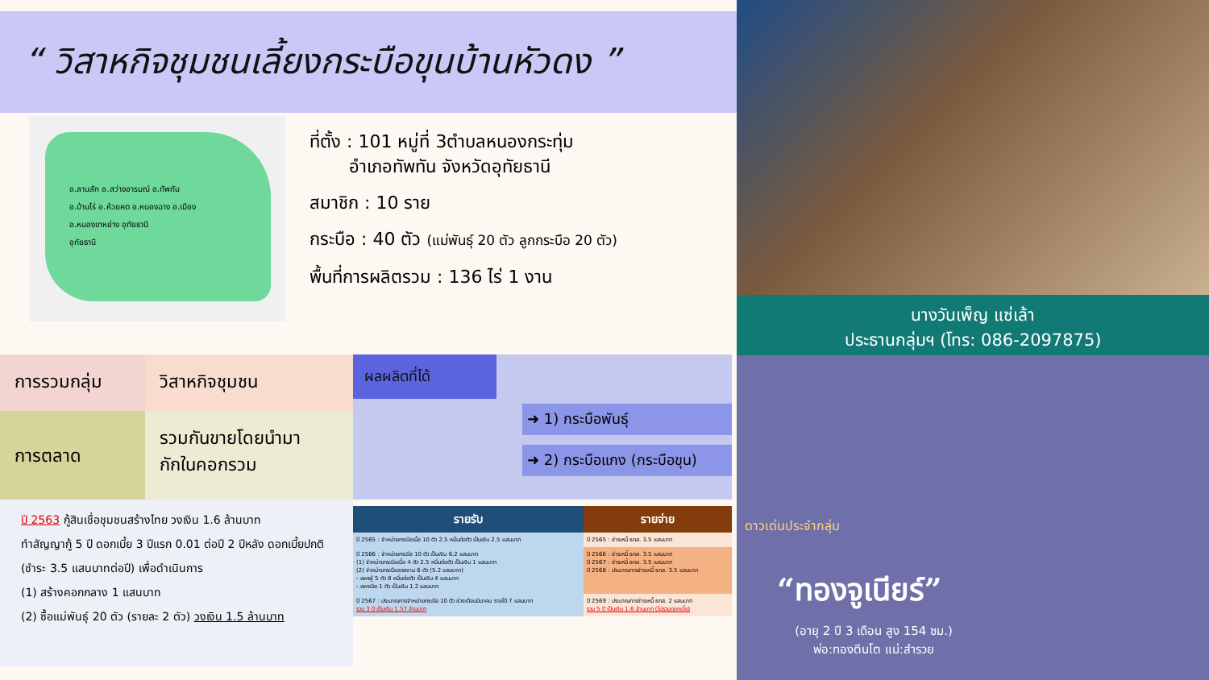“ วิสาหกิจชุมชนเลี้ยงกระบือขุนบ้านหัวดง ”
อ.ลานสัก อ.สว่างอารมณ์ อ.ทัพทัน
อ.บ้านไร่ อ.ห้วยคต อ.หนองฉาง อ.เมือง
อ.หนองขาหย่าง อุทัยธานี
อุทัยธานี
ที่ตั้ง : 101 หมู่ที่ 3ตำบลหนองกระทุ่ม
อำเภอทัพทัน จังหวัดอุทัยธานี
สมาชิก : 10 ราย
กระบือ : 40 ตัว (แม่พันธุ์ 20 ตัว ลูกกระบือ 20 ตัว)
พื้นที่การผลิตรวม : 136 ไร่ 1 งาน
การรวมกลุ่ม วิสาหกิจชุมชน
การตลาด
รวมกันขายโดยนำมา
กักในคอกรวม
ปี 2563 กู้สินเชื่อชุมชนสร้างไทย วงเงิน 1.6 ล้านบาท
ทำสัญญากู้ 5 ปี ดอกเบี้ย 3 ปีแรก 0.01 ต่อปี 2 ปีหลัง ดอกเบี้ยปกติ (ชำระ 3.5 แสนบาทต่อปี) เพื่อดำเนินการ
(1) สร้างคอกกลาง 1 แสนบาท
(2) ซื้อแม่พันธุ์ 20 ตัว (รายละ 2 ตัว) วงเงิน 1.5 ล้านบาท
ผลผลิตที่ได้
➜ 1) กระบือพันธุ์
➜ 2) กระบือแกง (กระบือขุน)
| รายรับ | รายจ่าย |
| --- | --- |
| ปี 2565 : จำหน่ายกระบือเนื้อ 10 ตัว 2.5 หมื่นต่อตัว เป็นเงิน 2.5 แสนบาท | ปี 2565 : ชำระหนี้ ธกส. 3.5 แสนบาท |
| ปี 2566 : จำหน่ายกระบือ 10 ตัว เป็นเงิน 6.2 แสนบาท (1) จำหน่ายกระบือเนื้อ 4 ตัว 2.5 หมื่นต่อตัว เป็นเงิน 1 แสนบาท (2) จำหน่ายกระบือสวยงาม 6 ตัว (5.2 แสนบาท) - เพศผู้ 5 ตัว 8 หมื่นต่อตัว เป็นเงิน 4 แสนบาท - เพศเมีย 1 ตัว เป็นเงิน 1.2 แสนบาท | ปี 2566 : ชำระหนี้ ธกส. 3.5 แสนบาท ปี 2567 : ชำระหนี้ ธกส. 3.5 แสนบาท ปี 2568 : ประมาณการชำระหนี้ ธกส. 3.5 แสนบาท |
| ปี 2567 : ประมาณการจำหน่ายกระบือ 10 ตัว ช่วงเดือนมีนาคม รายได้ 7 แสนบาท รวม 3 ปี เป็นเงิน 1.57 ล้านบาท | ปี 2569 : ประมาณการชำระหนี้ ธกส. 2 แสนบาท รวม 5 ปี เป็นเงิน 1.6 ล้านบาท (ไม่รวมดอกเบี้ย) |
นางวันเพ็ญ แซ่เล้า
ประธานกลุ่มฯ (โทร: 086-2097875)
ดาวเด่นประจำกลุ่ม
“ทองจูเนียร์”
(อายุ 2 ปี 3 เดือน สูง 154 ซม.)
พ่อ:ทองตีนโต แม่:สำรวย